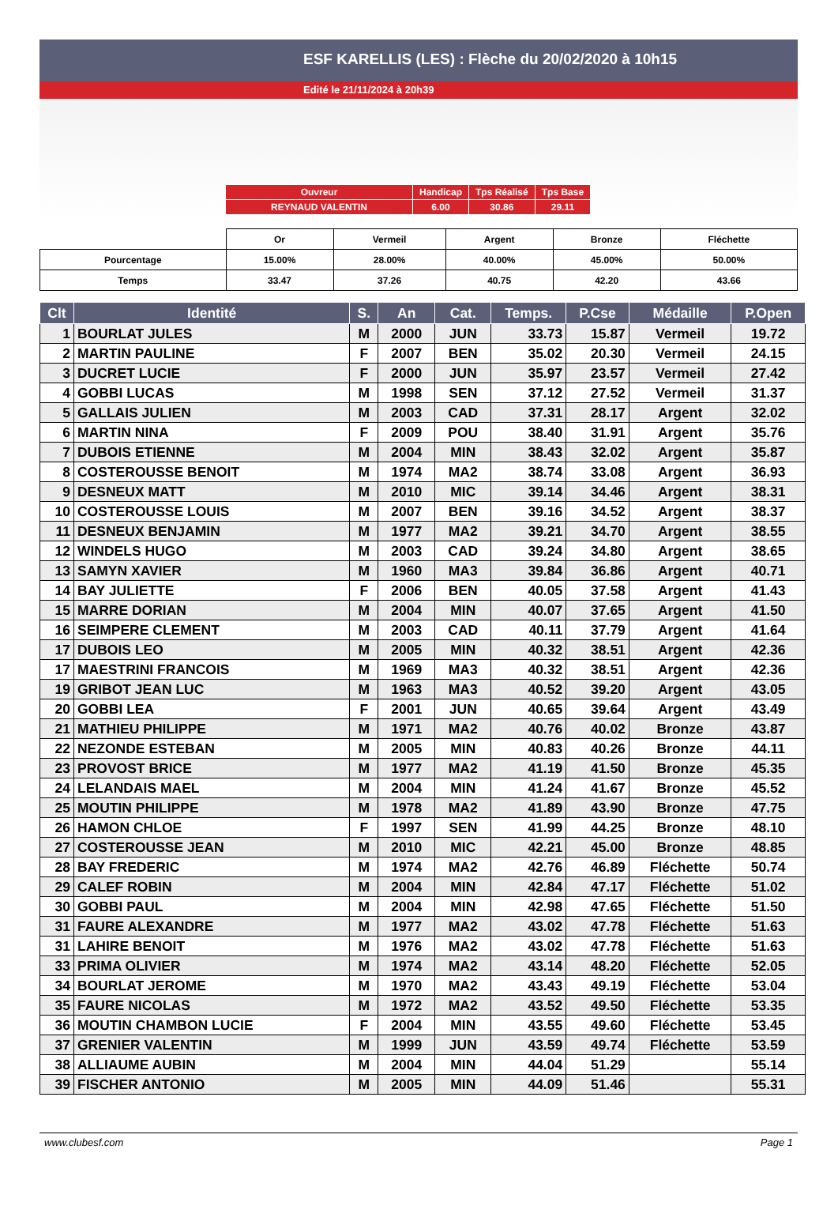ESF KARELLIS (LES) : Flèche du 20/02/2020 à 10h15
Edité le 21/11/2024 à 20h39
| Ouvreur | Handicap | Tps Réalisé | Tps Base |
| REYNAUD VALENTIN | 6.00 | 30.86 | 29.11 |
| | Or | Vermeil | Argent | Bronze | Fléchette |
| Pourcentage | 15.00% | 28.00% | 40.00% | 45.00% | 50.00% |
| Temps | 33.47 | 37.26 | 40.75 | 42.20 | 43.66 |
| Clt | Identité | S. | An | Cat. | Temps. | P.Cse | Médaille | P.Open |
| --- | --- | --- | --- | --- | --- | --- | --- | --- |
| 1 | BOURLAT JULES | M | 2000 | JUN | 33.73 | 15.87 | Vermeil | 19.72 |
| 2 | MARTIN PAULINE | F | 2007 | BEN | 35.02 | 20.30 | Vermeil | 24.15 |
| 3 | DUCRET LUCIE | F | 2000 | JUN | 35.97 | 23.57 | Vermeil | 27.42 |
| 4 | GOBBI LUCAS | M | 1998 | SEN | 37.12 | 27.52 | Vermeil | 31.37 |
| 5 | GALLAIS JULIEN | M | 2003 | CAD | 37.31 | 28.17 | Argent | 32.02 |
| 6 | MARTIN NINA | F | 2009 | POU | 38.40 | 31.91 | Argent | 35.76 |
| 7 | DUBOIS ETIENNE | M | 2004 | MIN | 38.43 | 32.02 | Argent | 35.87 |
| 8 | COSTEROUSSE BENOIT | M | 1974 | MA2 | 38.74 | 33.08 | Argent | 36.93 |
| 9 | DESNEUX MATT | M | 2010 | MIC | 39.14 | 34.46 | Argent | 38.31 |
| 10 | COSTEROUSSE LOUIS | M | 2007 | BEN | 39.16 | 34.52 | Argent | 38.37 |
| 11 | DESNEUX BENJAMIN | M | 1977 | MA2 | 39.21 | 34.70 | Argent | 38.55 |
| 12 | WINDELS HUGO | M | 2003 | CAD | 39.24 | 34.80 | Argent | 38.65 |
| 13 | SAMYN XAVIER | M | 1960 | MA3 | 39.84 | 36.86 | Argent | 40.71 |
| 14 | BAY JULIETTE | F | 2006 | BEN | 40.05 | 37.58 | Argent | 41.43 |
| 15 | MARRE DORIAN | M | 2004 | MIN | 40.07 | 37.65 | Argent | 41.50 |
| 16 | SEIMPERE CLEMENT | M | 2003 | CAD | 40.11 | 37.79 | Argent | 41.64 |
| 17 | DUBOIS LEO | M | 2005 | MIN | 40.32 | 38.51 | Argent | 42.36 |
| 17 | MAESTRINI FRANCOIS | M | 1969 | MA3 | 40.32 | 38.51 | Argent | 42.36 |
| 19 | GRIBOT JEAN LUC | M | 1963 | MA3 | 40.52 | 39.20 | Argent | 43.05 |
| 20 | GOBBI LEA | F | 2001 | JUN | 40.65 | 39.64 | Argent | 43.49 |
| 21 | MATHIEU PHILIPPE | M | 1971 | MA2 | 40.76 | 40.02 | Bronze | 43.87 |
| 22 | NEZONDE ESTEBAN | M | 2005 | MIN | 40.83 | 40.26 | Bronze | 44.11 |
| 23 | PROVOST BRICE | M | 1977 | MA2 | 41.19 | 41.50 | Bronze | 45.35 |
| 24 | LELANDAIS MAEL | M | 2004 | MIN | 41.24 | 41.67 | Bronze | 45.52 |
| 25 | MOUTIN PHILIPPE | M | 1978 | MA2 | 41.89 | 43.90 | Bronze | 47.75 |
| 26 | HAMON CHLOE | F | 1997 | SEN | 41.99 | 44.25 | Bronze | 48.10 |
| 27 | COSTEROUSSE JEAN | M | 2010 | MIC | 42.21 | 45.00 | Bronze | 48.85 |
| 28 | BAY FREDERIC | M | 1974 | MA2 | 42.76 | 46.89 | Fléchette | 50.74 |
| 29 | CALEF ROBIN | M | 2004 | MIN | 42.84 | 47.17 | Fléchette | 51.02 |
| 30 | GOBBI PAUL | M | 2004 | MIN | 42.98 | 47.65 | Fléchette | 51.50 |
| 31 | FAURE ALEXANDRE | M | 1977 | MA2 | 43.02 | 47.78 | Fléchette | 51.63 |
| 31 | LAHIRE BENOIT | M | 1976 | MA2 | 43.02 | 47.78 | Fléchette | 51.63 |
| 33 | PRIMA OLIVIER | M | 1974 | MA2 | 43.14 | 48.20 | Fléchette | 52.05 |
| 34 | BOURLAT JEROME | M | 1970 | MA2 | 43.43 | 49.19 | Fléchette | 53.04 |
| 35 | FAURE NICOLAS | M | 1972 | MA2 | 43.52 | 49.50 | Fléchette | 53.35 |
| 36 | MOUTIN CHAMBON LUCIE | F | 2004 | MIN | 43.55 | 49.60 | Fléchette | 53.45 |
| 37 | GRENIER VALENTIN | M | 1999 | JUN | 43.59 | 49.74 | Fléchette | 53.59 |
| 38 | ALLIAUME AUBIN | M | 2004 | MIN | 44.04 | 51.29 | | 55.14 |
| 39 | FISCHER ANTONIO | M | 2005 | MIN | 44.09 | 51.46 | | 55.31 |
www.clubesf.com Page 1